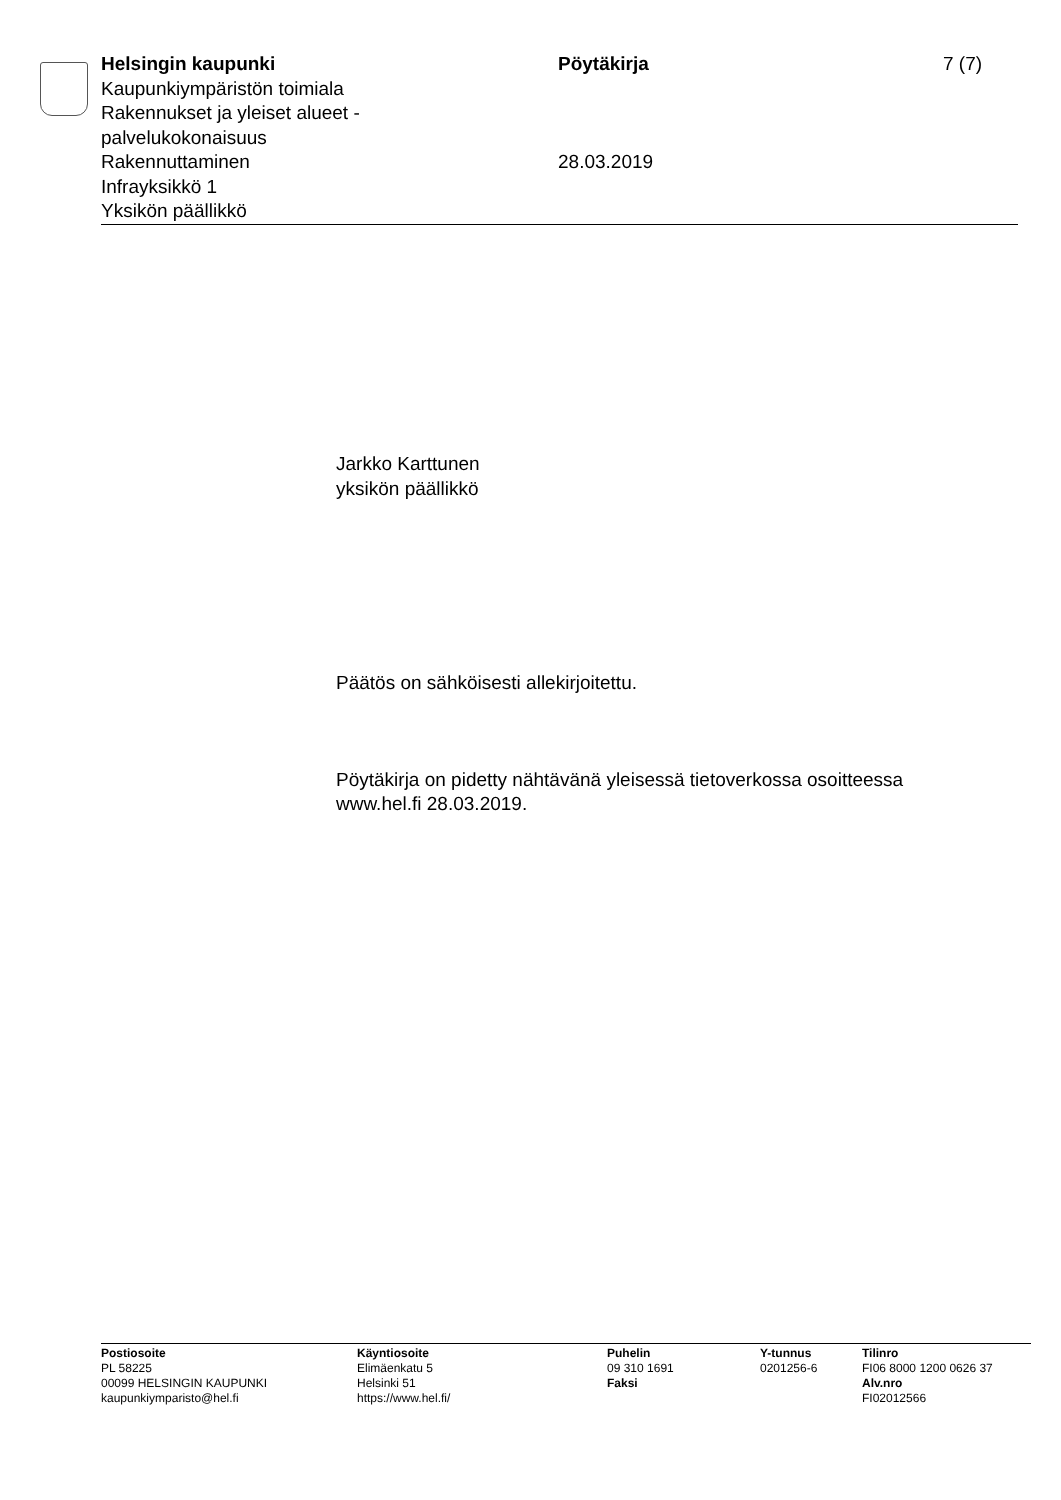Helsingin kaupunki
Kaupunkiympäristön toimiala
Rakennukset ja yleiset alueet -
palvelukokonaisuus
Rakennuttaminen
Infrayksikkö 1
Yksikön päällikkö
Pöytäkirja
28.03.2019
7 (7)
Jarkko Karttunen
yksikön päällikkö
Päätös on sähköisesti allekirjoitettu.
Pöytäkirja on pidetty nähtävänä yleisessä tietoverkossa osoitteessa
www.hel.fi 28.03.2019.
Postiosoite
PL 58225
00099 HELSINGIN KAUPUNKI
kaupunkiymparisto@hel.fi
Käyntiosoite
Elimäenkatu 5
Helsinki 51
https://www.hel.fi/
Puhelin
09 310 1691
Faksi
Y-tunnus
0201256-6
Tilinro
FI06 8000 1200 0626 37
Alv.nro
FI02012566